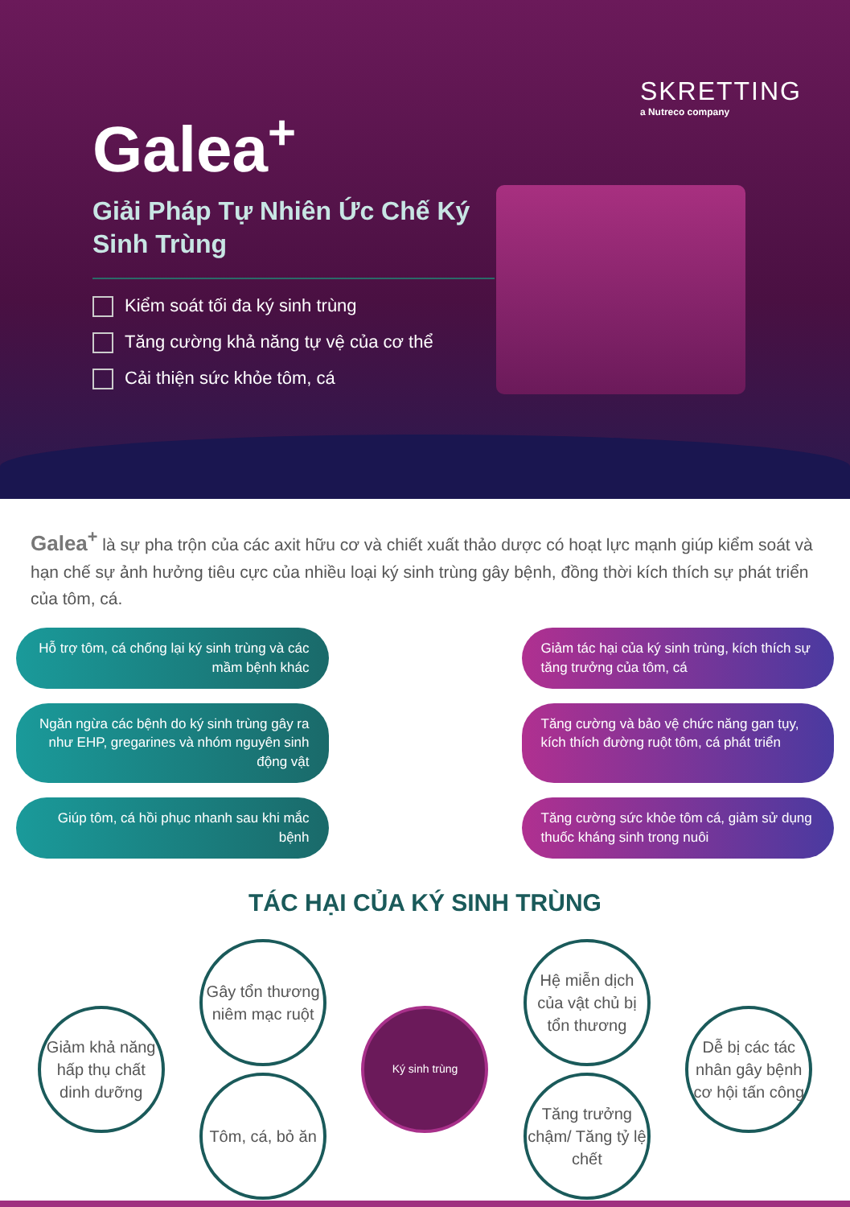SKRETTING
a Nutreco company
Galea<sup>+</sup>
Giải Pháp Tự Nhiên Ức Chế Ký Sinh Trùng
Kiểm soát tối đa ký sinh trùng
Tăng cường khả năng tự vệ của cơ thể
Cải thiện sức khỏe tôm, cá
Galea<sup>+</sup> là sự pha trộn của các axit hữu cơ và chiết xuất thảo dược có hoạt lực mạnh giúp kiểm soát và hạn chế sự ảnh hưởng tiêu cực của nhiều loại ký sinh trùng gây bệnh, đồng thời kích thích sự phát triển của tôm, cá.
Hỗ trợ tôm, cá chống lại ký sinh trùng và các mầm bệnh khác
Giảm tác hại của ký sinh trùng, kích thích sự tăng trưởng của tôm, cá
Ngăn ngừa các bệnh do ký sinh trùng gây ra như EHP, gregarines và nhóm nguyên sinh động vật
Tăng cường và bảo vệ chức năng gan tụy, kích thích đường ruột tôm, cá phát triển
Giúp tôm, cá hồi phục nhanh sau khi mắc bệnh
Tăng cường sức khỏe tôm cá, giảm sử dụng thuốc kháng sinh trong nuôi
TÁC HẠI CỦA KÝ SINH TRÙNG
Giảm khả năng hấp thụ chất dinh dưỡng
Gây tổn thương niêm mạc ruột
Tôm, cá, bỏ ăn
Ký sinh trùng
Hệ miễn dịch của vật chủ bị tổn thương
Tăng trưởng chậm/ Tăng tỷ lệ chết
Dễ bị các tác nhân gây bệnh cơ hội tấn công